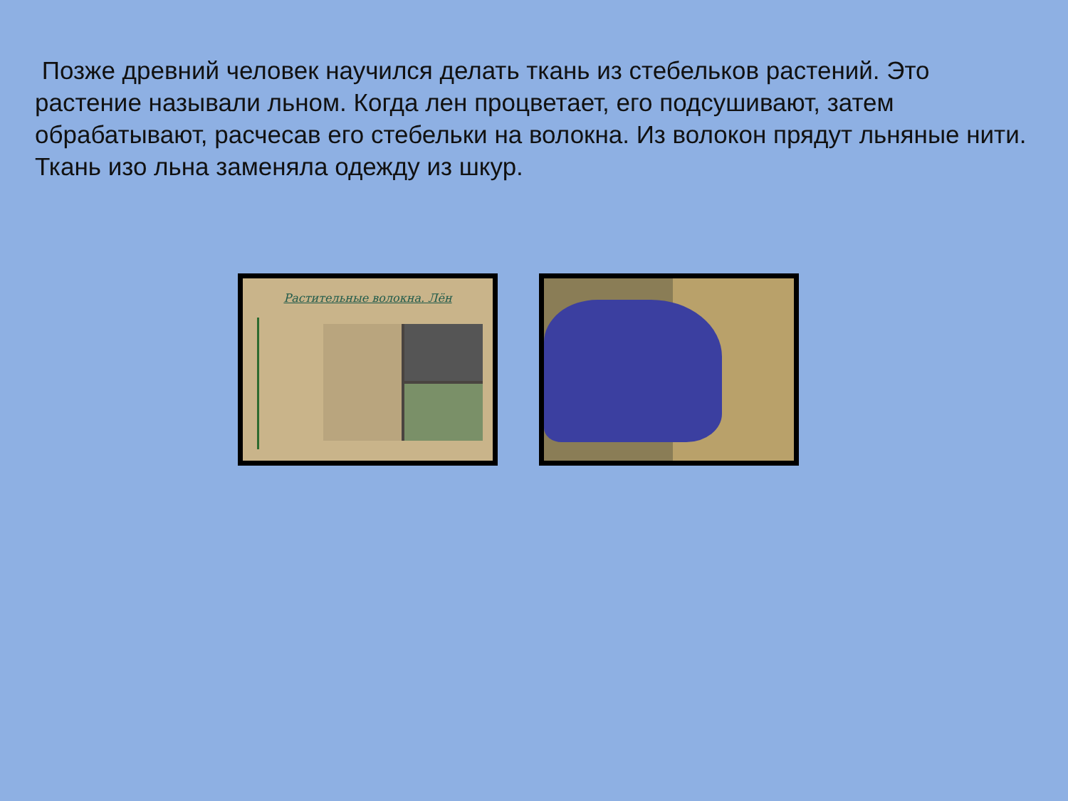Позже древний человек научился делать ткань из стебельков растений. Это растение называли льном. Когда лен процветает, его подсушивают, затем обрабатывают, расчесав его стебельки на волокна. Из волокон прядут льняные нити. Ткань изо льна заменяла одежду из шкур.
Растительные волокна. Лён